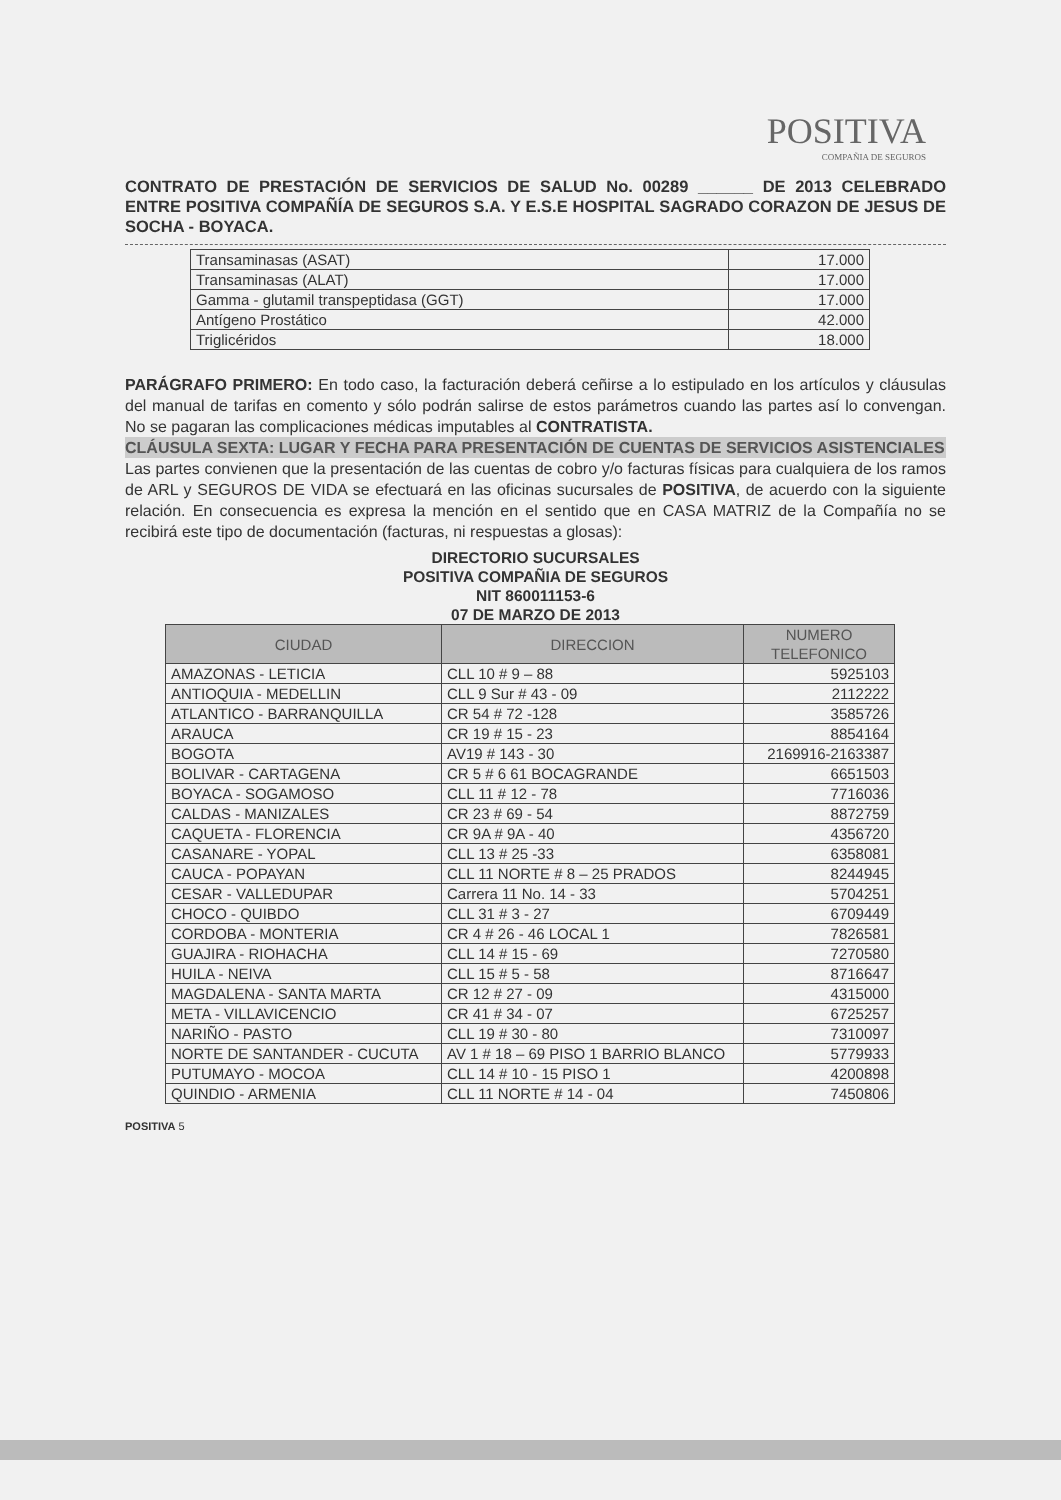POSITIVA
COMPAÑIA DE SEGUROS
CONTRATO DE PRESTACIÓN DE SERVICIOS DE SALUD No. 00289 ______ DE 2013 CELEBRADO ENTRE POSITIVA COMPAÑÍA DE SEGUROS S.A. Y E.S.E HOSPITAL SAGRADO CORAZON DE JESUS DE SOCHA - BOYACA.
| Transaminasas (ASAT) | 17.000 |
| Transaminasas (ALAT) | 17.000 |
| Gamma - glutamil transpeptidasa (GGT) | 17.000 |
| Antígeno Prostático | 42.000 |
| Triglicéridos | 18.000 |
PARÁGRAFO PRIMERO: En todo caso, la facturación deberá ceñirse a lo estipulado en los artículos y cláusulas del manual de tarifas en comento y sólo podrán salirse de estos parámetros cuando las partes así lo convengan. No se pagaran las complicaciones médicas imputables al CONTRATISTA.
CLÁUSULA SEXTA: LUGAR Y FECHA PARA PRESENTACIÓN DE CUENTAS DE SERVICIOS ASISTENCIALES
Las partes convienen que la presentación de las cuentas de cobro y/o facturas físicas para cualquiera de los ramos de ARL y SEGUROS DE VIDA se efectuará en las oficinas sucursales de POSITIVA, de acuerdo con la siguiente relación. En consecuencia es expresa la mención en el sentido que en CASA MATRIZ de la Compañía no se recibirá este tipo de documentación (facturas, ni respuestas a glosas):
DIRECTORIO SUCURSALES
POSITIVA COMPAÑIA DE SEGUROS
NIT 860011153-6
07 DE MARZO DE 2013
| CIUDAD | DIRECCION | NUMERO TELEFONICO |
| --- | --- | --- |
| AMAZONAS - LETICIA | CLL 10 # 9 – 88 | 5925103 |
| ANTIOQUIA - MEDELLIN | CLL 9 Sur # 43 - 09 | 2112222 |
| ATLANTICO - BARRANQUILLA | CR 54 # 72 -128 | 3585726 |
| ARAUCA | CR 19 # 15 - 23 | 8854164 |
| BOGOTA | AV19 # 143 - 30 | 2169916-2163387 |
| BOLIVAR - CARTAGENA | CR 5 # 6 61 BOCAGRANDE | 6651503 |
| BOYACA - SOGAMOSO | CLL 11 # 12 - 78 | 7716036 |
| CALDAS - MANIZALES | CR 23 # 69 - 54 | 8872759 |
| CAQUETA - FLORENCIA | CR 9A # 9A - 40 | 4356720 |
| CASANARE - YOPAL | CLL 13 # 25 -33 | 6358081 |
| CAUCA - POPAYAN | CLL 11 NORTE # 8 – 25 PRADOS | 8244945 |
| CESAR - VALLEDUPAR | Carrera 11 No. 14 - 33 | 5704251 |
| CHOCO - QUIBDO | CLL 31 # 3 - 27 | 6709449 |
| CORDOBA - MONTERIA | CR 4 # 26 - 46 LOCAL 1 | 7826581 |
| GUAJIRA - RIOHACHA | CLL 14 # 15 - 69 | 7270580 |
| HUILA - NEIVA | CLL 15 # 5 - 58 | 8716647 |
| MAGDALENA - SANTA MARTA | CR 12 # 27 - 09 | 4315000 |
| META - VILLAVICENCIO | CR 41 # 34 - 07 | 6725257 |
| NARIÑO - PASTO | CLL 19 # 30 - 80 | 7310097 |
| NORTE DE SANTANDER - CUCUTA | AV 1 # 18 – 69 PISO 1 BARRIO BLANCO | 5779933 |
| PUTUMAYO - MOCOA | CLL 14 # 10 - 15 PISO 1 | 4200898 |
| QUINDIO - ARMENIA | CLL 11 NORTE # 14 - 04 | 7450806 |
POSITIVA 5